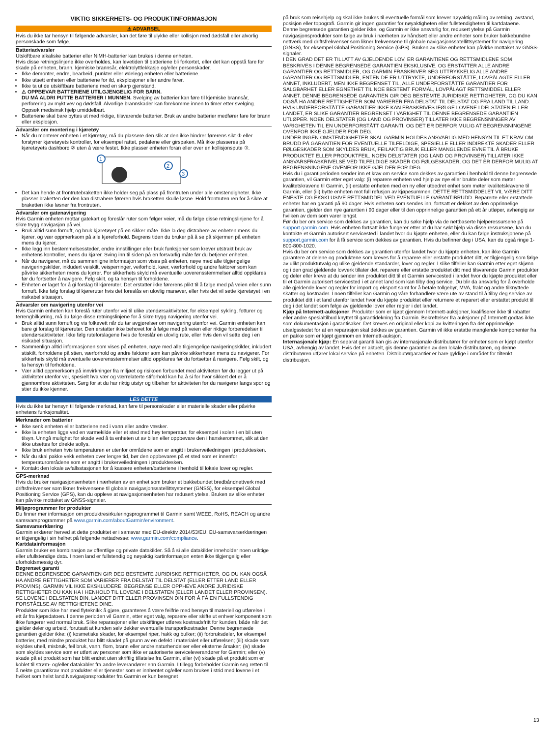VIKTIG SIKKERHETS- OG PRODUKTINFORMASJON
⚠ ADVARSEL
Hvis du ikke tar hensyn til følgende advarsler, kan det føre til ulykke eller kollisjon med dødsfall eller alvorlig personskade som følge.
Batteriadvarsler
Utskiftbare alkaliske batterier eller NiMH-batterier kan brukes i denne enheten.
Hvis disse retningslinjene ikke overholdes, kan levetiden til batteriene bli forkortet, eller det kan oppstå fare for skade på enheten, brann, kjemiske brannsår, elektrolyttlekkasje og/eller personskader.
Ikke demonter, endre, bearbeid, punkter eller ødelegg enheten eller batteriene.
Ikke utsett enheten eller batteriene for ild, eksplosjoner eller andre farer.
Ikke ta ut de utskiftbare batteriene med en skarp gjenstand.
⚠ OPPBEVAR BATTERIENE UTILGJENGELIG FOR BARN.
DU MÅ ALDRI PUTTE BATTERIER I MUNNEN. Svelging av batterier kan føre til kjemiske brannsår, perforering av mykt vev og dødsfall. Alvorlige brannskader kan forekomme innen to timer etter svelging. Oppsøk medisinsk hjelp umiddelbart.
Batteriene skal bare byttes ut med riktige, tilsvarende batterier. Bruk av andre batterier medfører fare for brann eller eksplosjon.
Advarsler om montering i kjøretøy
Når du monterer enheten i et kjøretøy, må du plassere den slik at den ikke hindrer førerens sikt ① eller forstyrrer kjøretøyets kontroller, for eksempel rattet, pedalene eller girspaken. Må ikke plasseres på kjøretøyets dashbord ② uten å være festet. Ikke plasser enheten foran eller over en kollisjonspute ③.
1
2
3
Det kan hende at frontrutebraketten ikke holder seg på plass på frontruten under alle omstendigheter. Ikke plasser braketten der den kan distrahere føreren hvis braketten skulle løsne. Hold frontruten ren for å sikre at braketten ikke løsner fra frontruten.
Advarsler om gatenavigering
Hvis Garmin enheten mottar gatekart og foreslår ruter som følger veier, må du følge disse retningslinjene for å sikre trygg navigasjon på vei.
Bruk alltid sunn fornuft, og bruk kjøretøyet på en sikker måte. Ikke la deg distrahere av enheten mens du kjører, og vær oppmerksom på alle kjøreforhold. Begrens tiden du bruker på å se på skjermen på enheten mens du kjører.
Ikke legg inn bestemmelsessteder, endre innstillinger eller bruk funksjoner som krever utstrakt bruk av enhetens kontroller, mens du kjører. Sving inn til siden på en forsvarlig måte før du betjener enheten.
Når du navigerer, må du sammenligne informasjon som vises på enheten, nøye med alle tilgjengelige navigeringskilder, inkludert veiskilt, veisperringer, veiforhold, køer, værforhold og andre faktorer som kan påvirke sikkerheten mens du kjører. For sikkerhets skyld må eventuelle uoverensstemmelser alltid oppklares før du fortsetter å navigere. Følg skilt, og ta hensyn til forholdene.
Enheten er laget for å gi forslag til kjøreruter. Det erstatter ikke førerens plikt til å følge med på veien eller sunn fornuft. Ikke følg forslag til kjøreruter hvis det foreslås en ulovlig manøver, eller hvis det vil sette kjøretøyet i en risikabel situasjon.
Advarsler om navigering utenfor vei
Hvis Garmin enheten kan foreslå ruter utenfor vei til ulike utendørsaktiviteter, for eksempel sykling, fotturer og terrengbilkjøring, må du følge disse retningslinjene for å sikre trygg navigering utenfor vei.
Bruk alltid sunn fornuft og vis folkevett når du tar avgjørelser om navigering utenfor vei. Garmin enheten kan bare gi forslag til kjøreruter. Den erstatter ikke behovet for å følge med på veien eller riktige forberedelser til utendørsaktiviteter. Ikke følg ruteforslagene hvis de foreslår en ulovlig rute, eller hvis den vil sette deg i en risikabel situasjon.
Sammenlign alltid informasjonen som vises på enheten, nøye med alle tilgjengelige navigeringskilder, inkludert stiskilt, forholdene på stien, værforhold og andre faktorer som kan påvirke sikkerheten mens du navigerer. For sikkerhets skyld må eventuelle uoverensstemmelser alltid oppklares før du fortsetter å navigere. Følg skilt, og ta hensyn til forholdene.
Vær alltid oppmerksom på innvirkninger fra miljøet og risikoen forbundet med aktiviteten før du legger ut på aktiviteter utenfor vei, spesielt hva vær og værrelaterte stiforhold kan ha å si for hvor sikkert det er å gjennomføre aktiviteten. Sørg for at du har riktig utstyr og tilbehør for aktiviteten før du navigerer langs spor og stier du ikke kjenner.
LES DETTE
Hvis du ikke tar hensyn til følgende merknad, kan føre til personskader eller materielle skader eller påvirke enhetens funksjonalitet.
Merknader om batterier
Ikke senk enheten eller batteriene ned i vann eller andre væsker.
Ikke la enheten ligge ved en varmekilde eller et sted med høy temperatur, for eksempel i solen i en bil uten tilsyn. Unngå mulighet for skade ved å ta enheten ut av bilen eller oppbevare den i hanskerommet, slik at den ikke utsettes for direkte sollys.
Ikke bruk enheten hvis temperaturen er utenfor områdene som er angitt i brukerveiledningen i produktesken.
Når du skal pakke vekk enheten over lengre tid, bør den oppbevares på et sted som er innenfor temperaturområdene som er angitt i brukerveiledningen i produktesken.
Kontakt den lokale avfallsstasjonen for å kassere enheten/batteriene i henhold til lokale lover og regler.
GPS-merknad
Hvis du bruker navigasjonsenheten i nærheten av en enhet som bruker et bakkebundet bredbåndnettverk med driftsfrekvenser som likner frekvensene til globale navigasjonssatellittsystemer (GNSS), for eksempel Global Positioning Service (GPS), kan du oppleve at navigasjonsenheten har redusert ytelse. Bruken av slike enheter kan påvirke mottaket av GNSS-signaler.
Miljøprogrammer for produkter
Du finner mer informasjon om produktresirkuleringsprogrammet til Garmin samt WEEE, RoHS, REACH og andre samsvarsprogrammer på www.garmin.com/aboutGarmin/environment.
Samsvarserklæring
Garmin erklærer herved at dette produktet er i samsvar med EU-direktiv 2014/53/EU. EU-samsvarserklæringen er tilgjengelig i sin helhet på følgende nettadresse: www.garmin.com/compliance.
Kartdatainformasjon
Garmin bruker en kombinasjon av offentlige og private datakilder. Så å si alle datakilder inneholder noen uriktige eller ufullstendige data. I noen land er fullstendig og nøyaktig kartinformasjon enten ikke tilgjengelig eller uforholdsmessig dyr.
Begrenset garanti
DENNE BEGRENSEDE GARANTIEN GIR DEG BESTEMTE JURIDISKE RETTIGHETER, OG DU KAN OGSÅ HA ANDRE RETTIGHETER SOM VARIERER FRA DELSTAT TIL DELSTAT (ELLER ETTER LAND ELLER PROVINS). GARMIN VIL IKKE EKSKLUDERE, BEGRENSE ELLER OPPHEVE ANDRE JURIDISKE RETTIGHETER DU KAN HA I HENHOLD TIL LOVENE I DELSTATEN (ELLER LANDET ELLER PROVINSEN). SE LOVENE I DELSTATEN DIN, LANDET DITT ELLER PROVINSEN DIN FOR Å FÅ EN FULLSTENDIG FORSTÅELSE AV RETTIGHETENE DINE.
Produkter som ikke har med flyteknikk å gjøre, garanteres å være feilfrie med hensyn til materiell og utførelse i ett år fra kjøpsdatoen. I denne perioden vil Garmin, etter eget valg, reparere eller skifte ut enhver komponent som ikke fungerer ved normal bruk. Slike reparasjoner eller utskiftinger utføres kostnadsfritt for kunden, både når det gjelder deler og arbeid, forutsatt at kunden selv dekker eventuelle transportkostnader. Denne begrensede garantien gjelder ikke: (i) kosmetiske skader, for eksempel riper, hakk og bulker; (ii) forbruksdeler, for eksempel batterier, med mindre produktet har blitt skadet på grunn av en defekt i materialet eller utførelsen; (iii) skade som skyldes uhell, misbruk, feil bruk, vann, flom, brann eller andre naturhendelser eller eksterne årsaker; (iv) skade som skyldes service som er utført av personer som ikke er autoriserte serviceleverandører for Garmin; eller (v) skade på et produkt som har blitt endret uten skriftlig tillatelse fra Garmin, eller (vi) skade på et produkt som er koblet til strøm- og/eller datakabler fra andre leverandører enn Garmin. I tillegg forbeholder Garmin seg retten til å nekte garantikrav mot produkter eller tjenester som er innhentet og/eller som brukes i strid med lovene i et hvilket som helst land.Navigasjonsprodukter fra Garmin er kun beregnet
på bruk som reisehjelp og skal ikke brukes til eventuelle formål som krever nøyaktig måling av retning, avstand, posisjon eller topografi. Garmin gir ingen garantier for nøyaktigheten eller fullstendigheten til kartdataene.
Denne begrensede garantien gjelder ikke, og Garmin er ikke ansvarlig for, redusert ytelse på Garmin navigasjonsprodukter som følge av bruk i nærheten av håndsett eller andre enheter som bruker bakkebundne nettverk med driftsfrekvenser som likner frekvensene til globale navigasjonssatellittsystemer for navigering (GNSS), for eksempel Global Positioning Service (GPS). Bruken av slike enheter kan påvirke mottaket av GNSS-signaler.
I DEN GRAD DET ER TILLATT AV GJELDENDE LOV, ER GARANTIENE OG RETTSMIDLENE SOM BESKRIVES I DENNE BEGRENSEDE GARANTIEN EKSKLUSIVE, OG ERSTATTER ALLE ANDRE GARANTIER OG RETTSMIDLER, OG GARMIN FRASKRIVER SEG UTTRYKKELIG ALLE ANDRE GARANTIER OG RETTSMIDLER, ENTEN DE ER UTTRYKTE, UNDERFORSTÅTTE, LOVPÅLAGTE ELLER ANNET, INKLUDERT, MEN IKKE BEGRENSET TIL, ALLE UNDERFORSTÅTTE GARANTIER FOR SALGBARHET ELLER EGNETHET TIL NOE BESTEMT FORMÅL, LOVPÅLAGT RETTSMIDDEL ELLER ANNET. DENNE BEGRENSEDE GARANTIEN GIR DEG BESTEMTE JURIDISKE RETTIGHETER, OG DU KAN OGSÅ HA ANDRE RETTIGHETER SOM VARIERER FRA DELSTAT TIL DELSTAT OG FRA LAND TIL LAND. HVIS UNDERFORSTÅTTE GARANTIER IKKE KAN FRASKRIVES IFØLGE LOVENE I DELSTATEN ELLER LANDET, ER SLIKE GARANTIER BEGRENSET I VARIGHET TIL DENNE BEGRENSEDE GARANTIEN UTLØPER. NOEN DELSTATER (OG LAND OG PROVINSER) TILLATER IKKE BEGRENSNINGER AV VARIGHETEN TIL EN UNDERFORSTÅTT GARANTI, OG DET ER DERFOR MULIG AT BEGRENSNINGENE OVENFOR IKKE GJELDER FOR DEG.
UNDER INGEN OMSTENDIGHETER SKAL GARMIN HOLDES ANSVARLIG MED HENSYN TIL ET KRAV OM BRUDD PÅ GARANTIEN FOR EVENTUELLE TILFELDIGE, SPESIELLE ELLER INDIREKTE SKADER ELLER FØLGESKADER SOM SKYLDES BRUK, FEILAKTIG BRUK ELLER MANGLENDE EVNE TIL Å BRUKE PRODUKTET ELLER PRODUKTFEIL. NOEN DELSTATER (OG LAND OG PROVINSER) TILLATER IKKE ANSVARSFRASKRIVELSE VED TILFELDIGE SKADER OG FØLGESKADER, OG DET ER DERFOR MULIG AT BEGRENSNINGENE OVENFOR IKKE GJELDER FOR DEG.
Hvis du i garantiperioden sender inn et krav om service som dekkes av garantien i henhold til denne begrensede garantien, vil Garmin etter eget valg: (i) reparere enheten ved hjelp av nye eller brukte deler som møter kvalitetskravene til Garmin, (ii) erstatte enheten med en ny eller utbedret enhet som møter kvalitetskravene til Garmin, eller (iii) bytte enheten mot full refusjon av kjøpesummen. DETTE RETTSMIDDELET VIL VÆRE DITT ENESTE OG EKSKLUSIVE RETTSMIDDEL VED EVENTUELLE GARANTIBRUDD. Reparerte eller erstattede enheter har en garanti på 90 dager. Hvis enheten som sendes inn, fortsatt er dekket av den opprinnelige garantien, gjelder den nye garantien i 90 dager eller til den opprinnelige garantien på ett år utløper, avhengig av hvilken av dem som varer lengst.
Før du ber om service som dekkes av garantien, kan du søke hjelp via de nettbaserte hjelperessursene på support.garmin.com. Hvis enheten fortsatt ikke fungerer etter at du har søkt hjelp via disse ressursene, kan du kontakte et Garmin autorisert servicested i landet hvor du kjøpte enheten, eller du kan følge instruksjonene på support.garmin.com for å få service som dekkes av garantien. Hvis du befinner deg i USA, kan du også ringe 1-800-800-1020.
Hvis du ber om service som dekkes av garantien utenfor landet hvor du kjøpte enheten, kan ikke Garmin garantere at delene og produktene som kreves for å reparere eller erstatte produktet ditt, er tilgjengelig som følge av ulikt produktutvalg og ulike gjeldende standarder, lover og regler. I slike tilfeller kan Garmin etter eget skjønn og i den grad gjeldende lovverk tillater det, reparere eller erstatte produktet ditt med tilsvarende Garmin produkter og deler eller kreve at du sender inn produktet ditt til et Garmin servicested i landet hvor du kjøpte produktet eller til et Garmin autorisert servicested i et annet land som kan tilby deg service. Du blir da ansvarlig for å overholde alle gjeldende lover og regler for import og eksport samt for å betale tollgebyr, MVA, frakt og andre tilknyttede skatter og kostnader. I noen tilfeller kan Garmin og våre forhandlere være ute av stand til å tilby deg service av produktet ditt i et land utenfor landet hvor du kjøpte produktet eller returnere et reparert eller erstattet produkt til deg i det landet som følge av gjeldende lover eller regler i det landet.
Kjøp på Internett-auksjoner: Produkter som er kjøpt gjennom Internett-auksjoner, kvalifiserer ikke til rabatter eller andre spesialtilbud knyttet til garantidekning fra Garmin. Bekreftelser fra auksjoner på Internett godtas ikke som dokumentasjon i garantisaker. Det kreves en original eller kopi av kvitteringen fra det opprinnelige utsalgsstedet for at en reparasjon skal dekkes av garantien. Garmin vil ikke erstatte manglende komponenter fra en pakke som er kjøpt gjennom en Internett-auksjon.
Internasjonale kjøp: En separat garanti kan gis av internasjonale distributører for enheter som er kjøpt utenfor USA, avhengig av landet. Hvis det er aktuelt, gis denne garantien av den lokale distributøren, og denne distributøren utfører lokal service på enheten. Distributørgarantier er bare gyldige i området for tiltenkt distribusjon.
13